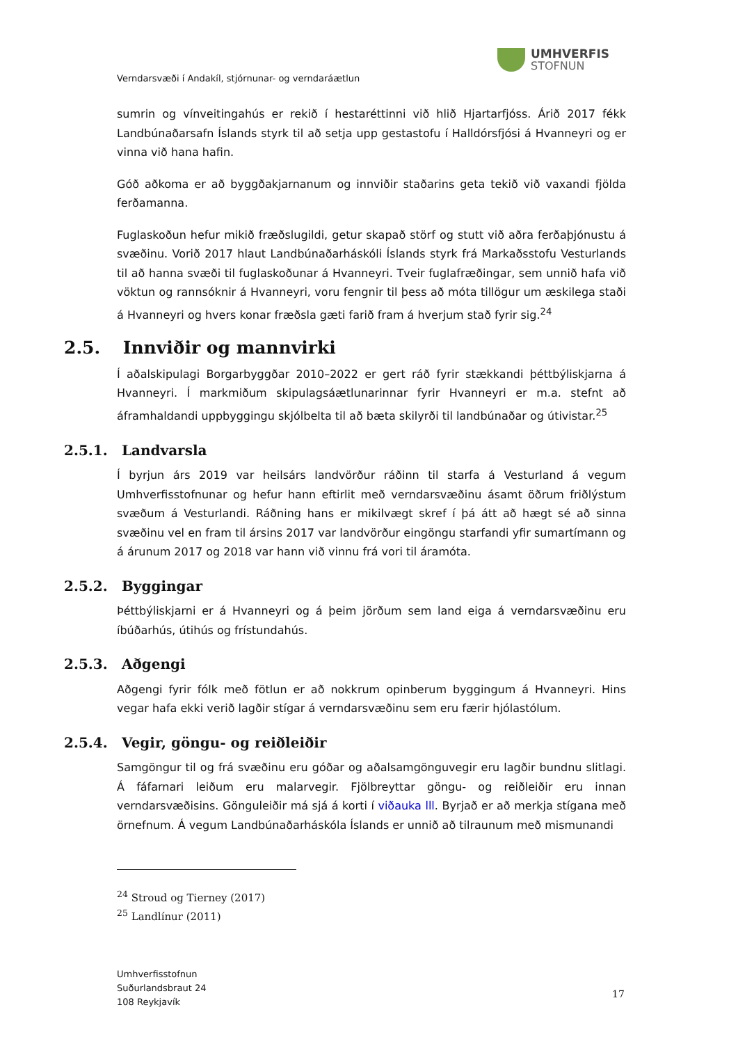UMHVERFIS
STOFNUN
Verndarsvæði í Andakíl, stjórnunar- og verndaráætlun
sumrin og vínveitingahús er rekið í hestaréttinni við hlið Hjartarfjóss. Árið 2017 fékk Landbúnaðarsafn Íslands styrk til að setja upp gestastofu í Halldórsfjósi á Hvanneyri og er vinna við hana hafin.
Góð aðkoma er að byggðakjarnanum og innviðir staðarins geta tekið við vaxandi fjölda ferðamanna.
Fuglaskoðun hefur mikið fræðslugildi, getur skapað störf og stutt við aðra ferðaþjónustu á svæðinu. Vorið 2017 hlaut Landbúnaðarháskóli Íslands styrk frá Markaðsstofu Vesturlands til að hanna svæði til fuglaskoðunar á Hvanneyri. Tveir fuglafræðingar, sem unnið hafa við vöktun og rannsóknir á Hvanneyri, voru fengnir til þess að móta tillögur um æskilega staði á Hvanneyri og hvers konar fræðsla gæti farið fram á hverjum stað fyrir sig.<sup>24</sup>
2.5. Innviðir og mannvirki
Í aðalskipulagi Borgarbyggðar 2010–2022 er gert ráð fyrir stækkandi þéttbýliskjarna á Hvanneyri. Í markmiðum skipulagsáætlunarinnar fyrir Hvanneyri er m.a. stefnt að áframhaldandi uppbyggingu skjólbelta til að bæta skilyrði til landbúnaðar og útivistar.<sup>25</sup>
2.5.1. Landvarsla
Í byrjun árs 2019 var heilsárs landvörður ráðinn til starfa á Vesturland á vegum Umhverfisstofnunar og hefur hann eftirlit með verndarsvæðinu ásamt öðrum friðlýstum svæðum á Vesturlandi. Ráðning hans er mikilvægt skref í þá átt að hægt sé að sinna svæðinu vel en fram til ársins 2017 var landvörður eingöngu starfandi yfir sumartímann og á árunum 2017 og 2018 var hann við vinnu frá vori til áramóta.
2.5.2. Byggingar
Þéttbýliskjarni er á Hvanneyri og á þeim jörðum sem land eiga á verndarsvæðinu eru íbúðarhús, útihús og frístundahús.
2.5.3. Aðgengi
Aðgengi fyrir fólk með fötlun er að nokkrum opinberum byggingum á Hvanneyri. Hins vegar hafa ekki verið lagðir stígar á verndarsvæðinu sem eru færir hjólastólum.
2.5.4. Vegir, göngu- og reiðleiðir
Samgöngur til og frá svæðinu eru góðar og aðalsamgönguvegir eru lagðir bundnu slitlagi. Á fáfarnari leiðum eru malarvegir. Fjölbreyttar göngu- og reiðleiðir eru innan verndarsvæðisins. Gönguleiðir má sjá á korti í viðauka lll. Byrjað er að merkja stígana með örnefnum. Á vegum Landbúnaðarháskóla Íslands er unnið að tilraunum með mismunandi
<sup>24</sup> Stroud og Tierney (2017)
<sup>25</sup> Landlínur (2011)
Umhverfisstofnun
Suðurlandsbraut 24
108 Reykjavík
17